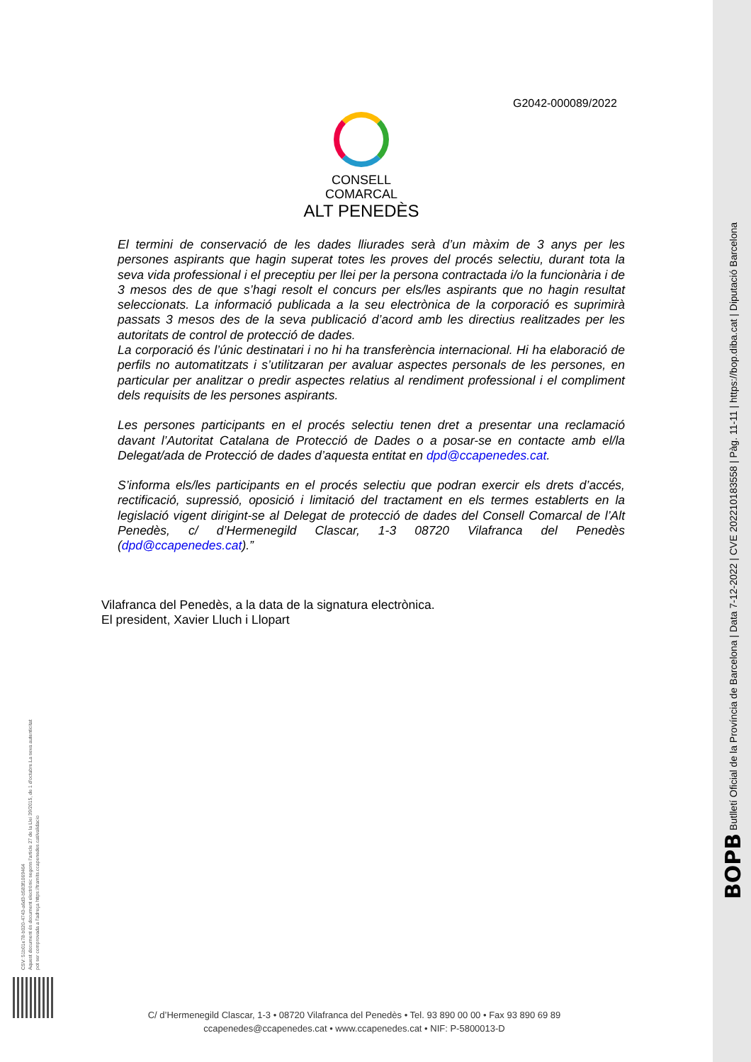G2042-000089/2022
CONSELL COMARCAL
ALT PENEDÈS
El termini de conservació de les dades lliurades serà d’un màxim de 3 anys per les persones aspirants que hagin superat totes les proves del procés selectiu, durant tota la seva vida professional i el preceptiu per llei per la persona contractada i/o la funcionària i de 3 mesos des de que s’hagi resolt el concurs per els/les aspirants que no hagin resultat seleccionats. La informació publicada a la seu electrònica de la corporació es suprimirà passats 3 mesos des de la seva publicació d’acord amb les directius realitzades per les autoritats de control de protecció de dades.
La corporació és l’únic destinatari i no hi ha transferència internacional. Hi ha elaboració de perfils no automatitzats i s’utilitzaran per avaluar aspectes personals de les persones, en particular per analitzar o predir aspectes relatius al rendiment professional i el compliment dels requisits de les persones aspirants.
Les persones participants en el procés selectiu tenen dret a presentar una reclamació davant l’Autoritat Catalana de Protecció de Dades o a posar-se en contacte amb el/la Delegat/ada de Protecció de dades d’aquesta entitat en dpd@ccapenedes.cat.
S’informa els/les participants en el procés selectiu que podran exercir els drets d’accés, rectificació, supressió, oposició i limitació del tractament en els termes establerts en la legislació vigent dirigint-se al Delegat de protecció de dades del Consell Comarcal de l’Alt Penedès, c/ d’Hermenegild Clascar, 1-3 08720 Vilafranca del Penedès (dpd@ccapenedes.cat).”
Vilafranca del Penedès, a la data de la signatura electrònica.
El president, Xavier Lluch i Llopart
CSV: 51b01e78-b020-4743-a6d3-b583f1069464
Aquest document és document electrònic segons l'article 27 de la Llei 39/2015, de 1 d'octubre.La seva autenticitat
pot ser comprovada a l'adreça https://tramits.ccapenedes.cat/validacio
C/ d’Hermenegild Clascar, 1-3 • 08720 Vilafranca del Penedès • Tel. 93 890 00 00 • Fax 93 890 69 89
ccapenedes@ccapenedes.cat • www.ccapenedes.cat • NIF: P-5800013-D
BOPB Butlletí Oficial de la Província de Barcelona | Data 7-12-2022 | CVE 202210183558 | Pàg. 11-11 | https://bop.diba.cat | Diputació Barcelona